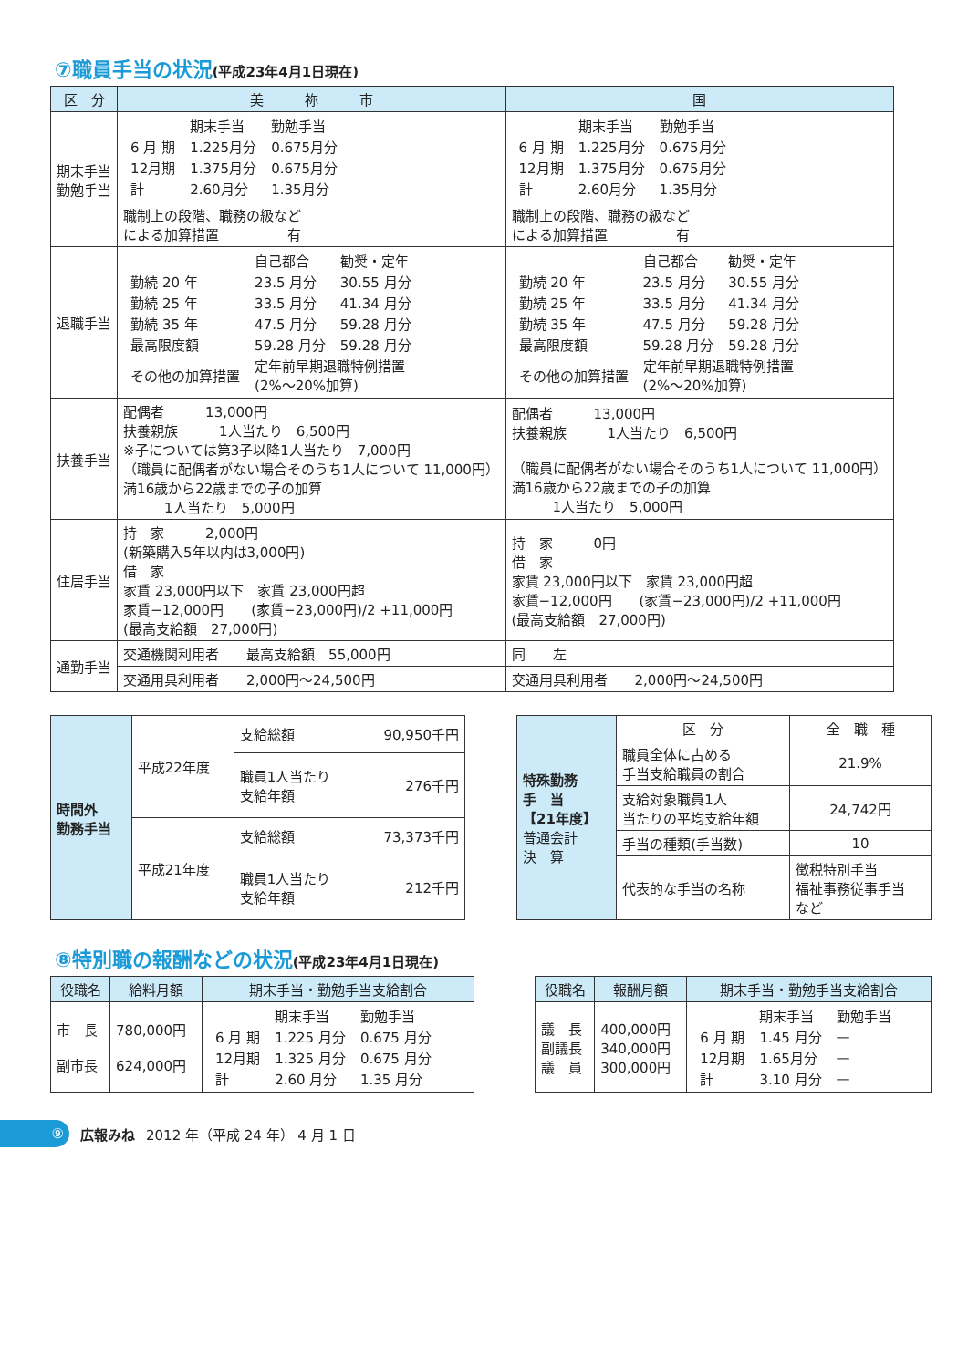⑦職員手当の状況(平成23年4月1日現在)
| 区 分 | 美 祢 市 | 国 |
| --- | --- | --- |
| 期末手当 勤勉手当 | / / 期末手当 / 勤勉手当 / / 6 月 期 / 1.225月分 / 0.675月分 / / 12月期 / 1.375月分 / 0.675月分 / / 計 / 2.60月分 / 1.35月分 / | / / 期末手当 / 勤勉手当 / / 6 月 期 / 1.225月分 / 0.675月分 / / 12月期 / 1.375月分 / 0.675月分 / / 計 / 2.60月分 / 1.35月分 / |
| | 職制上の段階、職務の級など による加算措置 有 | 職制上の段階、職務の級など による加算措置 有 |
| 退職手当 | / / 自己都合 / 勧奨・定年 / / 勤続 20 年 / 23.5 月分 / 30.55 月分 / / 勤続 25 年 / 33.5 月分 / 41.34 月分 / / 勤続 35 年 / 47.5 月分 / 59.28 月分 / / 最高限度額 / 59.28 月分 / 59.28 月分 / / その他の加算措置 / 定年前早期退職特例措置 (2%～20%加算) / / | / / 自己都合 / 勧奨・定年 / / 勤続 20 年 / 23.5 月分 / 30.55 月分 / / 勤続 25 年 / 33.5 月分 / 41.34 月分 / / 勤続 35 年 / 47.5 月分 / 59.28 月分 / / 最高限度額 / 59.28 月分 / 59.28 月分 / / その他の加算措置 / 定年前早期退職特例措置 (2%～20%加算) / / |
| 扶養手当 | 配偶者 13,000円 扶養親族 1人当たり 6,500円 ※子については第3子以降1人当たり 7,000円 （職員に配偶者がない場合そのうち1人について 11,000円） 満16歳から22歳までの子の加算 1人当たり 5,000円 | 配偶者 13,000円 扶養親族 1人当たり 6,500円 （職員に配偶者がない場合そのうち1人について 11,000円） 満16歳から22歳までの子の加算 1人当たり 5,000円 |
| 住居手当 | 持 家 2,000円 (新築購入5年以内は3,000円) 借 家 家賃 23,000円以下 家賃 23,000円超 家賃−12,000円 (家賃−23,000円)/2 +11,000円 (最高支給額 27,000円) | 持 家 0円 借 家 家賃 23,000円以下 家賃 23,000円超 家賃−12,000円 (家賃−23,000円)/2 +11,000円 (最高支給額 27,000円) |
| 通勤手当 | 交通機関利用者 最高支給額 55,000円 | 同 左 |
| | 交通用具利用者 2,000円～24,500円 | 交通用具利用者 2,000円～24,500円 |
| 時間外 勤務手当 | 平成22年度 | 支給総額 | 90,950千円 |
| | | 職員1人当たり 支給年額 | 276千円 |
| | 平成21年度 | 支給総額 | 73,373千円 |
| | | 職員1人当たり 支給年額 | 212千円 |
| 特殊勤務 手 当 【21年度】 普通会計 決 算 | 区 分 | 全 職 種 |
| | 職員全体に占める 手当支給職員の割合 | 21.9% |
| | 支給対象職員1人 当たりの平均支給年額 | 24,742円 |
| | 手当の種類(手当数) | 10 |
| | 代表的な手当の名称 | 徴税特別手当 福祉事務従事手当 など |
⑧特別職の報酬などの状況(平成23年4月1日現在)
| 役職名 | 給料月額 | 期末手当・勤勉手当支給割合 |
| --- | --- | --- |
| 市 長 副市長 | 780,000円 624,000円 | / / 期末手当 / 勤勉手当 / / 6 月 期 / 1.225 月分 / 0.675 月分 / / 12月期 / 1.325 月分 / 0.675 月分 / / 計 / 2.60 月分 / 1.35 月分 / |
| 役職名 | 報酬月額 | 期末手当・勤勉手当支給割合 |
| --- | --- | --- |
| 議 長 副議長 議 員 | 400,000円 340,000円 300,000円 | / / 期末手当 / 勤勉手当 / / 6 月 期 / 1.45 月分 / — / / 12月期 / 1.65月分 / — / / 計 / 3.10 月分 / — / |
⑨
広報みね 2012 年（平成 24 年） 4 月 1 日